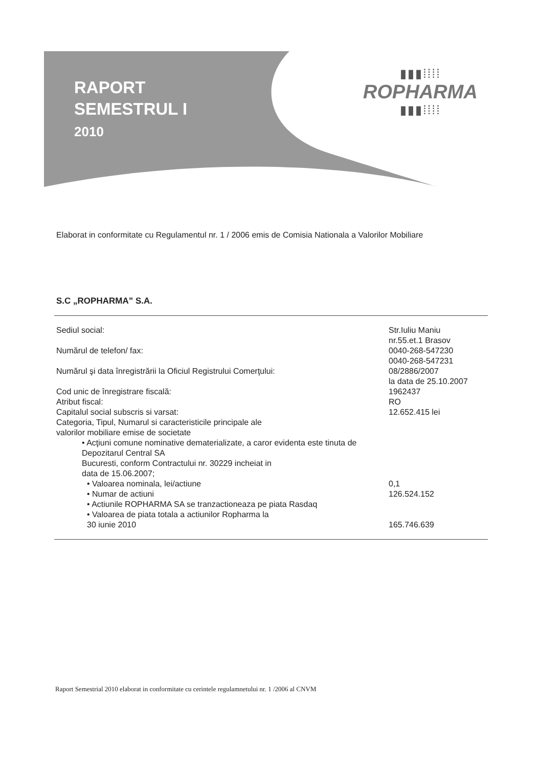RAPORT
SEMESTRUL I
2010
▮▮▮⁞⁞⁞⁞
ROPHARMA
▮▮▮⁞⁞⁞⁞
Elaborat in conformitate cu Regulamentul nr. 1 / 2006 emis de Comisia Nationala a Valorilor Mobiliare
S.C „ROPHARMA” S.A.
| Sediul social: | Str.Iuliu Maniu nr.55.et.1 Brasov |
| Numărul de telefon/ fax: | 0040-268-547230 0040-268-547231 |
| Numărul şi data înregistrării la Oficiul Registrului Comerţului: | 08/2886/2007 la data de 25.10.2007 |
| Cod unic de înregistrare fiscală: | 1962437 |
| Atribut fiscal: | RO |
| Capitalul social subscris si varsat: | 12.652.415 lei |
| Categoria, Tipul, Numarul si caracteristicile principale ale valorilor mobiliare emise de societate | |
| • Acţiuni comune nominative dematerializate, a caror evidenta este tinuta de Depozitarul Central SA Bucuresti, conform Contractului nr. 30229 incheiat in data de 15.06.2007; | |
| • Valoarea nominala, lei/actiune | 0,1 |
| • Numar de actiuni | 126.524.152 |
| • Actiunile ROPHARMA SA se tranzactioneaza pe piata Rasdaq | |
| • Valoarea de piata totala a actiunilor Ropharma la 30 iunie 2010 | 165.746.639 |
Raport Semestrial 2010 elaborat in conformitate cu cerintele regulamnetului nr. 1 /2006 al CNVM